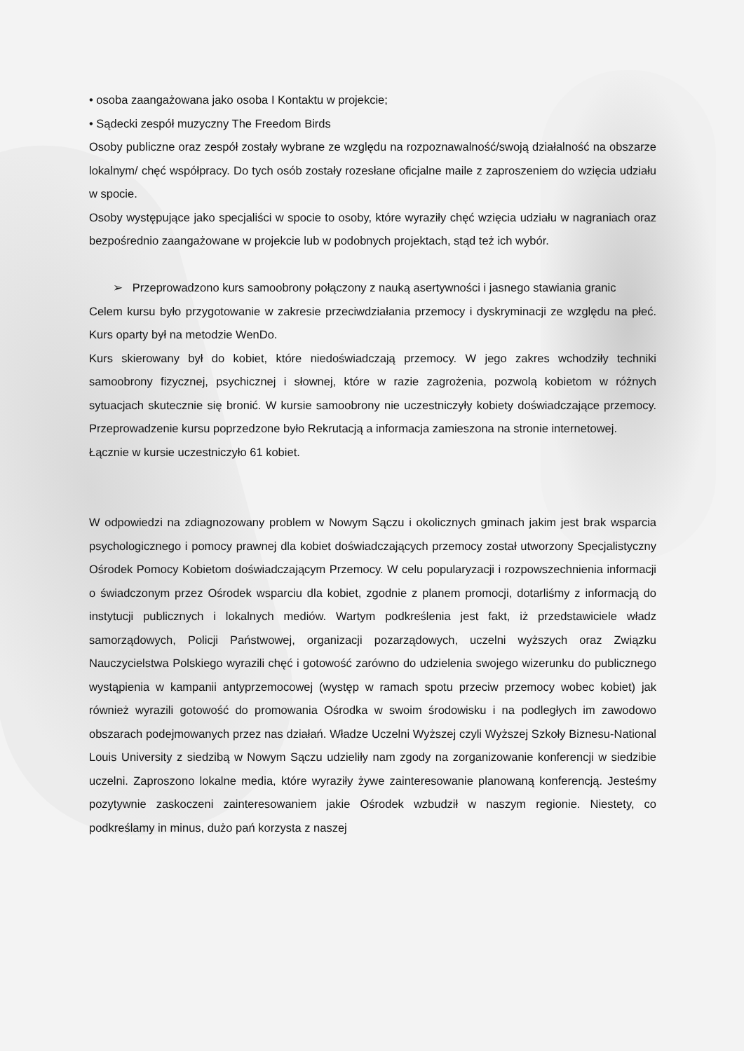• osoba zaangażowana jako osoba I Kontaktu w projekcie;
• Sądecki zespół muzyczny The Freedom Birds
Osoby publiczne oraz zespół zostały wybrane ze względu na rozpoznawalność/swoją działalność na obszarze lokalnym/ chęć współpracy. Do tych osób zostały rozesłane oficjalne maile z zaproszeniem do wzięcia udziału w spocie.
Osoby występujące jako specjaliści w spocie to osoby, które wyraziły chęć wzięcia udziału w nagraniach oraz bezpośrednio zaangażowane w projekcie lub w podobnych projektach, stąd też ich wybór.
➢ Przeprowadzono kurs samoobrony połączony z nauką asertywności i jasnego stawiania granic
Celem kursu było przygotowanie w zakresie przeciwdziałania przemocy i dyskryminacji ze względu na płeć. Kurs oparty był na metodzie WenDo.
Kurs skierowany był do kobiet, które niedoświadczają przemocy. W jego zakres wchodziły techniki samoobrony fizycznej, psychicznej i słownej, które w razie zagrożenia, pozwolą kobietom w różnych sytuacjach skutecznie się bronić. W kursie samoobrony nie uczestniczyły kobiety doświadczające przemocy. Przeprowadzenie kursu poprzedzone było Rekrutacją a informacja zamieszona na stronie internetowej.
Łącznie w kursie uczestniczyło 61 kobiet.
W odpowiedzi na zdiagnozowany problem w Nowym Sączu i okolicznych gminach jakim jest brak wsparcia psychologicznego i pomocy prawnej dla kobiet doświadczających przemocy został utworzony Specjalistyczny Ośrodek Pomocy Kobietom doświadczającym Przemocy. W celu popularyzacji i rozpowszechnienia informacji o świadczonym przez Ośrodek wsparciu dla kobiet, zgodnie z planem promocji, dotarliśmy z informacją do instytucji publicznych i lokalnych mediów. Wartym podkreślenia jest fakt, iż przedstawiciele władz samorządowych, Policji Państwowej, organizacji pozarządowych, uczelni wyższych oraz Związku Nauczycielstwa Polskiego wyrazili chęć i gotowość zarówno do udzielenia swojego wizerunku do publicznego wystąpienia w kampanii antyprzemocowej (występ w ramach spotu przeciw przemocy wobec kobiet) jak również wyrazili gotowość do promowania Ośrodka w swoim środowisku i na podległych im zawodowo obszarach podejmowanych przez nas działań. Władze Uczelni Wyższej czyli Wyższej Szkoły Biznesu-National Louis University z siedzibą w Nowym Sączu udzieliły nam zgody na zorganizowanie konferencji w siedzibie uczelni. Zaproszono lokalne media, które wyraziły żywe zainteresowanie planowaną konferencją. Jesteśmy pozytywnie zaskoczeni zainteresowaniem jakie Ośrodek wzbudził w naszym regionie. Niestety, co podkreślamy in minus, dużo pań korzysta z naszej